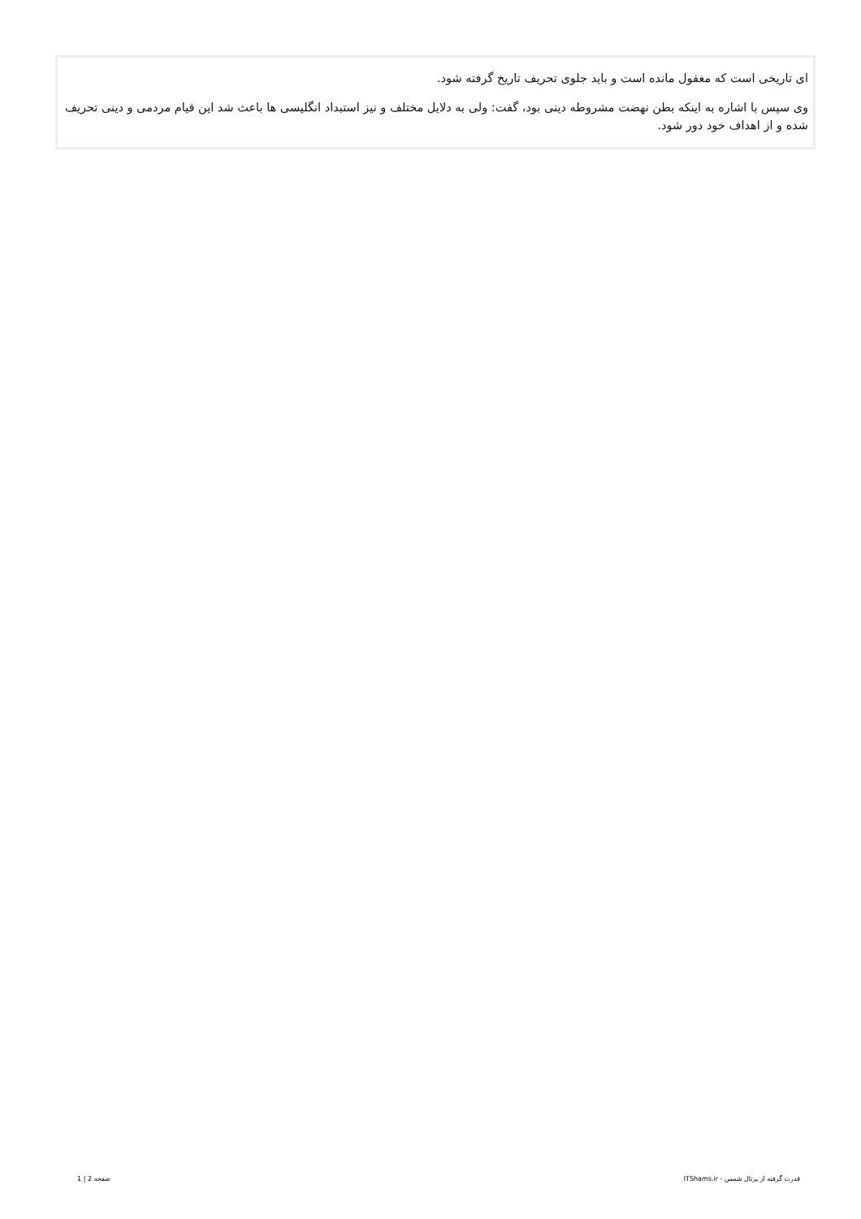ای تاریخی است که مغفول مانده است و باید جلوی تحریف تاریخ گرفته شود.
وی سپس با اشاره به اینکه بطن نهضت مشروطه دینی بود، گفت: ولی به دلایل مختلف و نیز استبداد انگلیسی ها باعث شد این قیام مردمی و دینی تحریف شده و از اهداف خود دور شود.
قدرت گرفته از پرتال شمس - ITShams.ir صفحه 2 | 1